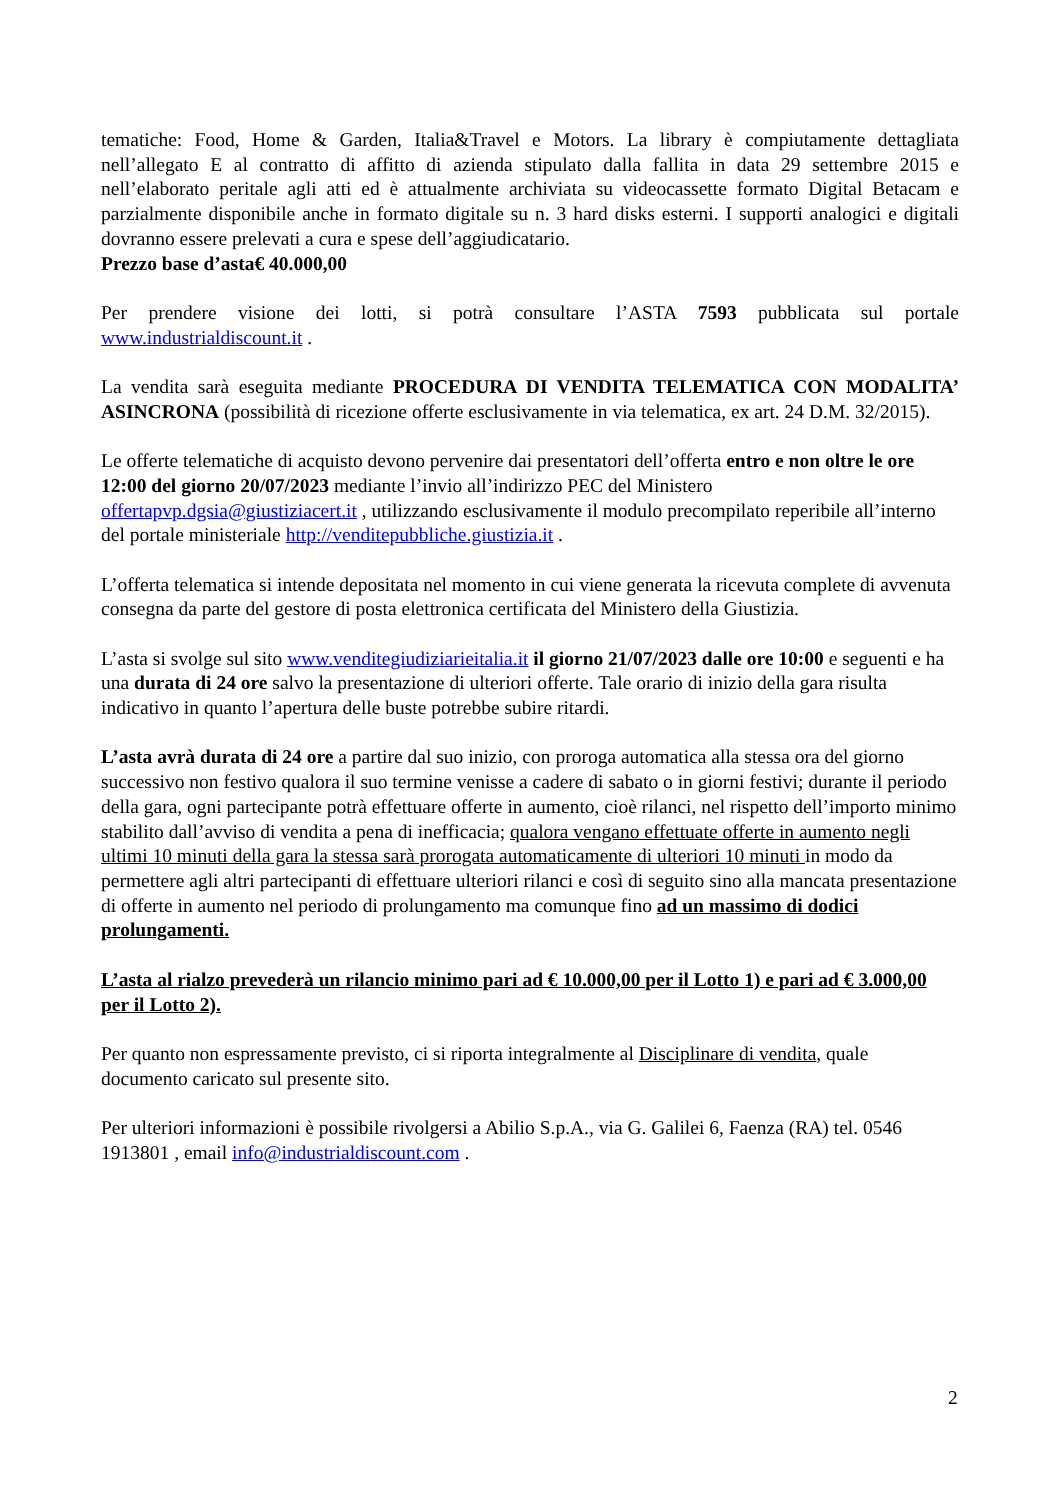tematiche: Food, Home & Garden, Italia&Travel e Motors. La library è compiutamente dettagliata nell’allegato E al contratto di affitto di azienda stipulato dalla fallita in data 29 settembre 2015 e nell’elaborato peritale agli atti ed è attualmente archiviata su videocassette formato Digital Betacam e parzialmente disponibile anche in formato digitale su n. 3 hard disks esterni. I supporti analogici e digitali dovranno essere prelevati a cura e spese dell’aggiudicatario.
Prezzo base d’asta€ 40.000,00
Per prendere visione dei lotti, si potrà consultare l’ASTA 7593 pubblicata sul portale www.industrialdiscount.it .
La vendita sarà eseguita mediante PROCEDURA DI VENDITA TELEMATICA CON MODALITA’ ASINCRONA (possibilità di ricezione offerte esclusivamente in via telematica, ex art. 24 D.M. 32/2015).
Le offerte telematiche di acquisto devono pervenire dai presentatori dell’offerta entro e non oltre le ore 12:00 del giorno 20/07/2023 mediante l’invio all’indirizzo PEC del Ministero offertapvp.dgsia@giustiziacert.it , utilizzando esclusivamente il modulo precompilato reperibile all’interno del portale ministeriale http://venditepubbliche.giustizia.it .
L’offerta telematica si intende depositata nel momento in cui viene generata la ricevuta complete di avvenuta consegna da parte del gestore di posta elettronica certificata del Ministero della Giustizia.
L’asta si svolge sul sito www.venditegiudiziarieitalia.it il giorno 21/07/2023 dalle ore 10:00 e seguenti e ha una durata di 24 ore salvo la presentazione di ulteriori offerte. Tale orario di inizio della gara risulta indicativo in quanto l’apertura delle buste potrebbe subire ritardi.
L’asta avrà durata di 24 ore a partire dal suo inizio, con proroga automatica alla stessa ora del giorno successivo non festivo qualora il suo termine venisse a cadere di sabato o in giorni festivi; durante il periodo della gara, ogni partecipante potrà effettuare offerte in aumento, cioè rilanci, nel rispetto dell’importo minimo stabilito dall’avviso di vendita a pena di inefficacia; qualora vengano effettuate offerte in aumento negli ultimi 10 minuti della gara la stessa sarà prorogata automaticamente di ulteriori 10 minuti in modo da permettere agli altri partecipanti di effettuare ulteriori rilanci e così di seguito sino alla mancata presentazione di offerte in aumento nel periodo di prolungamento ma comunque fino ad un massimo di dodici prolungamenti.
L’asta al rialzo prevederà un rilancio minimo pari ad € 10.000,00 per il Lotto 1) e pari ad € 3.000,00 per il Lotto 2).
Per quanto non espressamente previsto, ci si riporta integralmente al Disciplinare di vendita, quale documento caricato sul presente sito.
Per ulteriori informazioni è possibile rivolgersi a Abilio S.p.A., via G. Galilei 6, Faenza (RA) tel. 0546 1913801 , email info@industrialdiscount.com .
2